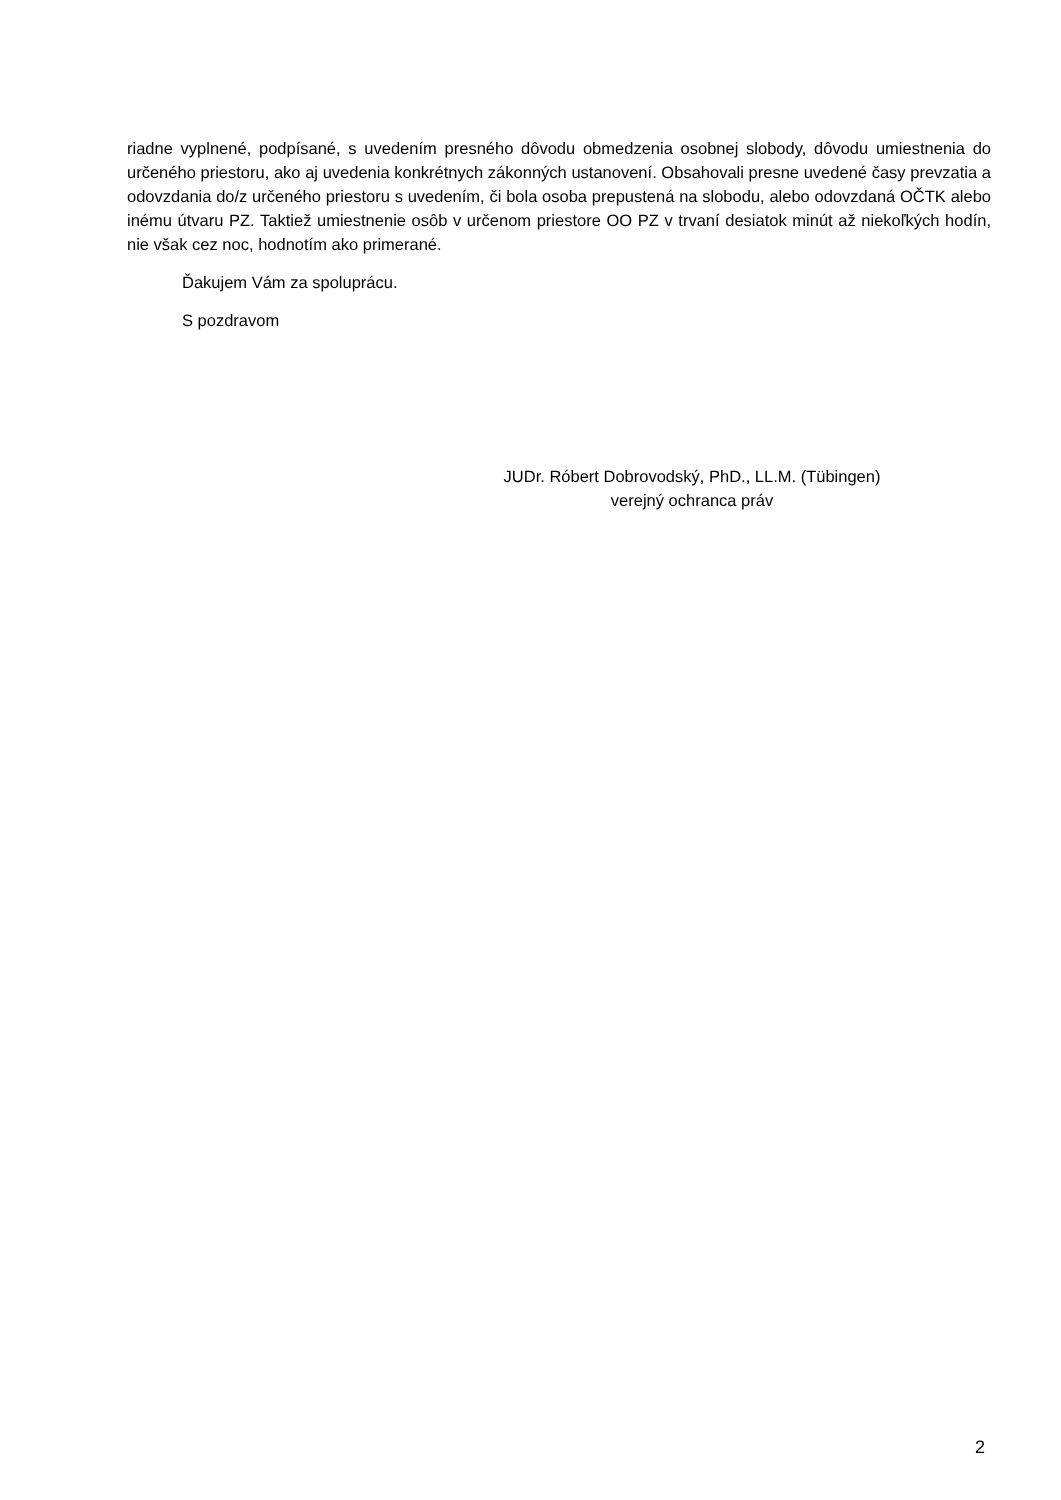riadne vyplnené, podpísané, s uvedením presného dôvodu obmedzenia osobnej slobody, dôvodu umiestnenia do určeného priestoru, ako aj uvedenia konkrétnych zákonných ustanovení. Obsahovali presne uvedené časy prevzatia a odovzdania do/z určeného priestoru s uvedením, či bola osoba prepustená na slobodu, alebo odovzdaná OČTK alebo inému útvaru PZ. Taktiež umiestnenie osôb v určenom priestore OO PZ v trvaní desiatok minút až niekoľkých hodín, nie však cez noc, hodnotím ako primerané.
Ďakujem Vám za spoluprácu.
S pozdravom
JUDr. Róbert Dobrovodský, PhD., LL.M. (Tübingen)
verejný ochranca práv
2